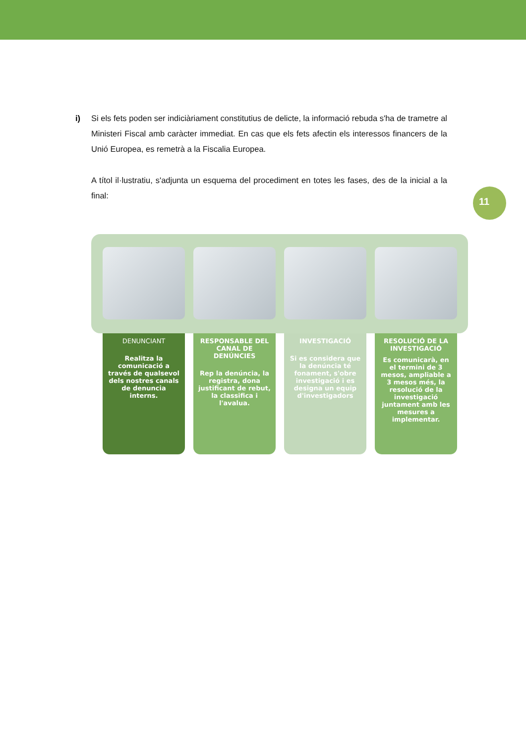11
i) Si els fets poden ser indiciàriament constitutius de delicte, la informació rebuda s'ha de trametre al Ministeri Fiscal amb caràcter immediat. En cas que els fets afectin els interessos financers de la Unió Europea, es remetrà a la Fiscalia Europea.
A títol il·lustratiu, s'adjunta un esquema del procediment en totes les fases, des de la inicial a la final:
DENUNCIANT
Realitza la comunicació a través de qualsevol dels nostres canals de denuncia interns.
RESPONSABLE DEL CANAL DE DENÚNCIES
Rep la denúncia, la registra, dona justificant de rebut, la classifica i l'avalua.
INVESTIGACIÓ
Si es considera que la denúncia té fonament, s'obre investigació i es designa un equip d'investigadors
RESOLUCIÓ DE LA INVESTIGACIÓ
Es comunicarà, en el termini de 3 mesos, ampliable a 3 mesos més, la resolució de la investigació juntament amb les mesures a implementar.